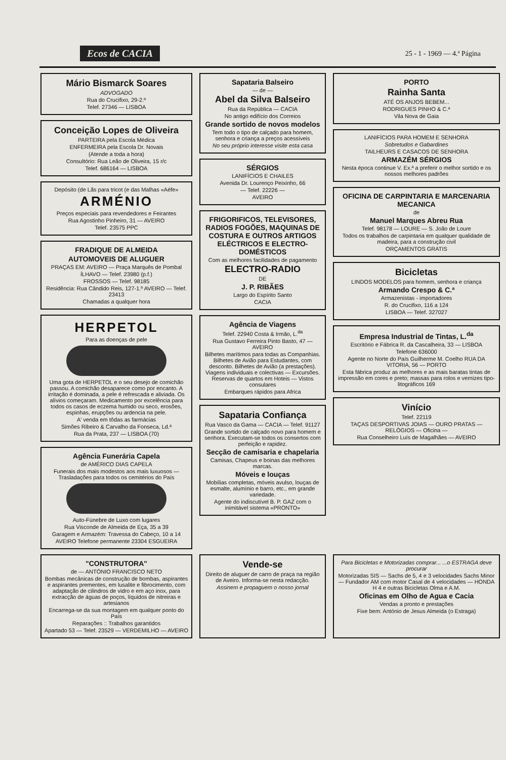Ecos de CACIA 25 - 1 - 1969 — 4.ª Página
Mário Bismarck Soares
ADVOGADO
Rua do Crucifixo, 29-2.º
Telef. 27346 — LISBOA
Conceição Lopes de Oliveira
PARTEIRA pela Escola Médica
ENFERMEIRA pela Escola Dr. Novais
(Atende a toda a hora)
Consultório: Rua Leão de Oliveira, 15 r/c
Telef. 686164 — LISBOA
Depósito (de Lãs para tricot (e das Malhas «Aéfe»
ARMÉNIO
Preços especiais para revendedores e Feirantes
Rua Agostinho Pinheiro, 31 — AVEIRO
Telef. 23575 PPC
FRADIQUE DE ALMEIDA
AUTOMOVEIS DE ALUGUER
PRAÇAS EM: AVEIRO — Praça Marquês de Pombal
ÍLHAVO — Telef. 23980 (p.f.)
FROSSOS — Telef. 98185
Residência: Rua Cândido Reis, 127-1.º AVEIRO — Telef. 23413
Chamadas a qualquer hora
HERPETOL
Para as doenças de pele
Uma gota de HERPETOL e o seu desejo de comichão passou. A comichão desaparece como por encanto. A irritação é dominada, a pele é refrescada e aliviada. Os alívios começaram. Medicamento por excelência para todos os casos de eczema humido ou seco, erosões, espinhas, erupções ou ardencia na pele.
A' venda em tôdas as farmácias
Simões Ribeiro & Carvalho da Fonseca, Ld.ª
Rua da Prata, 237 — LISBOA (70)
Agência Funerária Capela
de AMÉRICO DIAS CAPELA
Funerais dos mais modestos aos mais luxuosos — Trasladações para todos os cemitérios do País
Auto-Fúnebre de Luxo com lugares
Rua Visconde de Almeida de Eça, 35 a 39
Garagem e Armazém: Travessa do Cabeço, 10 a 14
AVEIRO Telefone permanente 23304 ESGUEIRA
Sapataria Balseiro
— de —
Abel da Silva Balseiro
Rua da República — CACIA
No antigo edifício dos Correios
Grande sortido de novos modelos
Tem todo o tipo de calçado para homem, senhora e criança a preços acessíveis
No seu próprio interesse visite esta casa
SÉRGIOS
LANIFÍCIOS E CHAILES
Avenida Dr. Lourenço Peixinho, 66
— Telef. 22226 —
AVEIRO
FRIGORIFICOS, TELEVISORES, RADIOS FOGÕES, MAQUINAS DE COSTURA E OUTROS ARTIGOS ELÉCTRICOS E ELECTRO-DOMÉSTICOS
Com as melhores facilidades de pagamento
ELECTRO-RADIO
DE
J. P. RIBÃES
Largo do Espírito Santo
CACIA
Agência de Viagens
Telef. 22940 Costa & Irmão, L.<sup>da</sup>
Rua Gustavo Ferreira Pinto Basto, 47 — AVEIRO
Bilhetes marítimos para todas as Companhias. Bilhetes de Avião para Estudantes, com desconto. Bilhetes de Avião (a prestações). Viagens individuais e colectivas — Excursões. Reservas de quartos em Hoteis — Vistos consulares
Embarques rápidos para Africa
Sapataria Confiança
Rua Vasco da Gama — CACIA — Telef. 91127
Grande sortido de calçado novo para homem e senhora. Executam-se todos os consertos com perfeição e rapidez.
Secção de camisaria e chapelaria
Camisas, Chapeus e boinas das melhores marcas.
Móveis e louças
Mobílias completas, móveis avulso, louças de esmalte, alumínio e barro, etc., em grande variedade.
Agente do indiscutível B. P. GAZ com o inimitável sistema «PRONTO»
PORTO
Rainha Santa
ATÉ OS ANJOS BEBEM...
RODRIGUES PINHO & C.ª
Vila Nova de Gaia
LANIFÍCIOS PARA HOMEM E SENHORA
Sobretudos e Gabardines
TAILHEURS E CASACOS DE SENHORA
ARMAZÉM SÉRGIOS
Nesta época continue V. Ex.ª a preferir o melhor sortido e os nossos melhores padrões
OFICINA DE CARPINTARIA E MARCENARIA MECANICA
de
Manuel Marques Abreu Rua
Telef. 98178 — LOURE — S. João de Loure
Todos os trabalhos de carpintaria em qualquer qualidade de madeira, para a construção civil
ORÇAMENTOS GRATIS
Bicicletas
LINDOS MODELOS para homem, senhora e criança
Armando Crespo & C.ª
Armazenistas - importadores
R. do Crucifixo, 116 a 124
LISBOA — Telef. 327027
Empresa Industrial de Tintas, L.<sup>da</sup>
Escritório e Fábrica R. da Cascalheira, 33 — LISBOA
Telefone 636000
Agente no Norte do País Guilherme M. Coelho RUA DA VITORIA, 56 — PORTO
Esta fábrica produz as melhores e as mais baratas tintas de impressão em cores e preto; massas para rolos e vernizes tipo-litográficos 169
Vinício
Telef. 22119
TAÇAS DESPORTIVAS JOIAS — OURO PRATAS — RELÓGIOS — Oficina —
Rua Conselheiro Luís de Magalhães — AVEIRO
"CONSTRUTORA"
de — ANTÓNIO FRANCISCO NETO
Bombas mecânicas de construção de bombas, aspirantes e aspirantes prementes, em lusalite e fibrocimento, com adaptação de cilindros de vidro e em aço inox, para extracção de águas de poços, líquidos de nitreiras e artesianos
Encarrega-se da sua montagem em qualquer ponto do País
Reparações :: Trabalhos garantidos
Apartado 53 — Telef. 23529 — VERDEMILHO — AVEIRO
Vende-se
Direito de aluguer de carro de praça na região de Aveiro. Informa-se nesta redacção.
Assinem e propaguem o nosso jornal
Para Bicicletas e Motorizadas comprar... ...o ESTRAGA deve procurar
Motorizadas SIS — Sachs de 5, 4 e 3 velocidades Sachs Minor — Fundador AM com motor Casal de 4 velocidades — HONDA H 4 e outras Bicicletas Olma e A.M.
Oficinas em Olho de Agua e Cacia
Vendas a pronto e prestações
Fixe bem: António de Jesus Almeida (o Estraga)